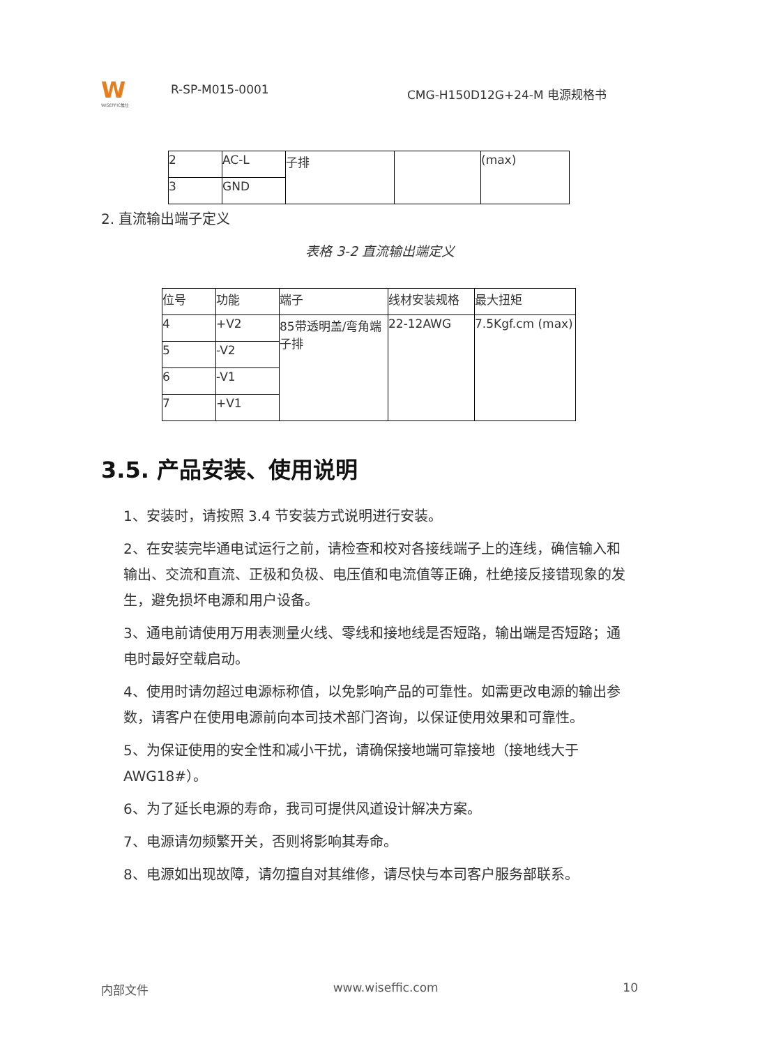W
WISEFFIC惟仕
R-SP-M015-0001
CMG-H150D12G+24-M 电源规格书
| 2 | AC-L | 子排 | | (max) |
| 3 | GND | | | |
2. 直流输出端子定义
表格 3-2 直流输出端定义
| 位号 | 功能 | 端子 | 线材安装规格 | 最大扭矩 |
| 4 | +V2 | 85带透明盖/弯角端子排 | 22-12AWG | 7.5Kgf.cm (max) |
| 5 | -V2 | | | |
| 6 | -V1 | | | |
| 7 | +V1 | | | |
3.5. 产品安装、使用说明
1、安装时，请按照 3.4 节安装方式说明进行安装。
2、在安装完毕通电试运行之前，请检查和校对各接线端子上的连线，确信输入和输出、交流和直流、正极和负极、电压值和电流值等正确，杜绝接反接错现象的发生，避免损坏电源和用户设备。
3、通电前请使用万用表测量火线、零线和接地线是否短路，输出端是否短路；通电时最好空载启动。
4、使用时请勿超过电源标称值，以免影响产品的可靠性。如需更改电源的输出参数，请客户在使用电源前向本司技术部门咨询，以保证使用效果和可靠性。
5、为保证使用的安全性和减小干扰，请确保接地端可靠接地（接地线大于AWG18#）。
6、为了延长电源的寿命，我司可提供风道设计解决方案。
7、电源请勿频繁开关，否则将影响其寿命。
8、电源如出现故障，请勿擅自对其维修，请尽快与本司客户服务部联系。
内部文件 www.wiseffic.com 10